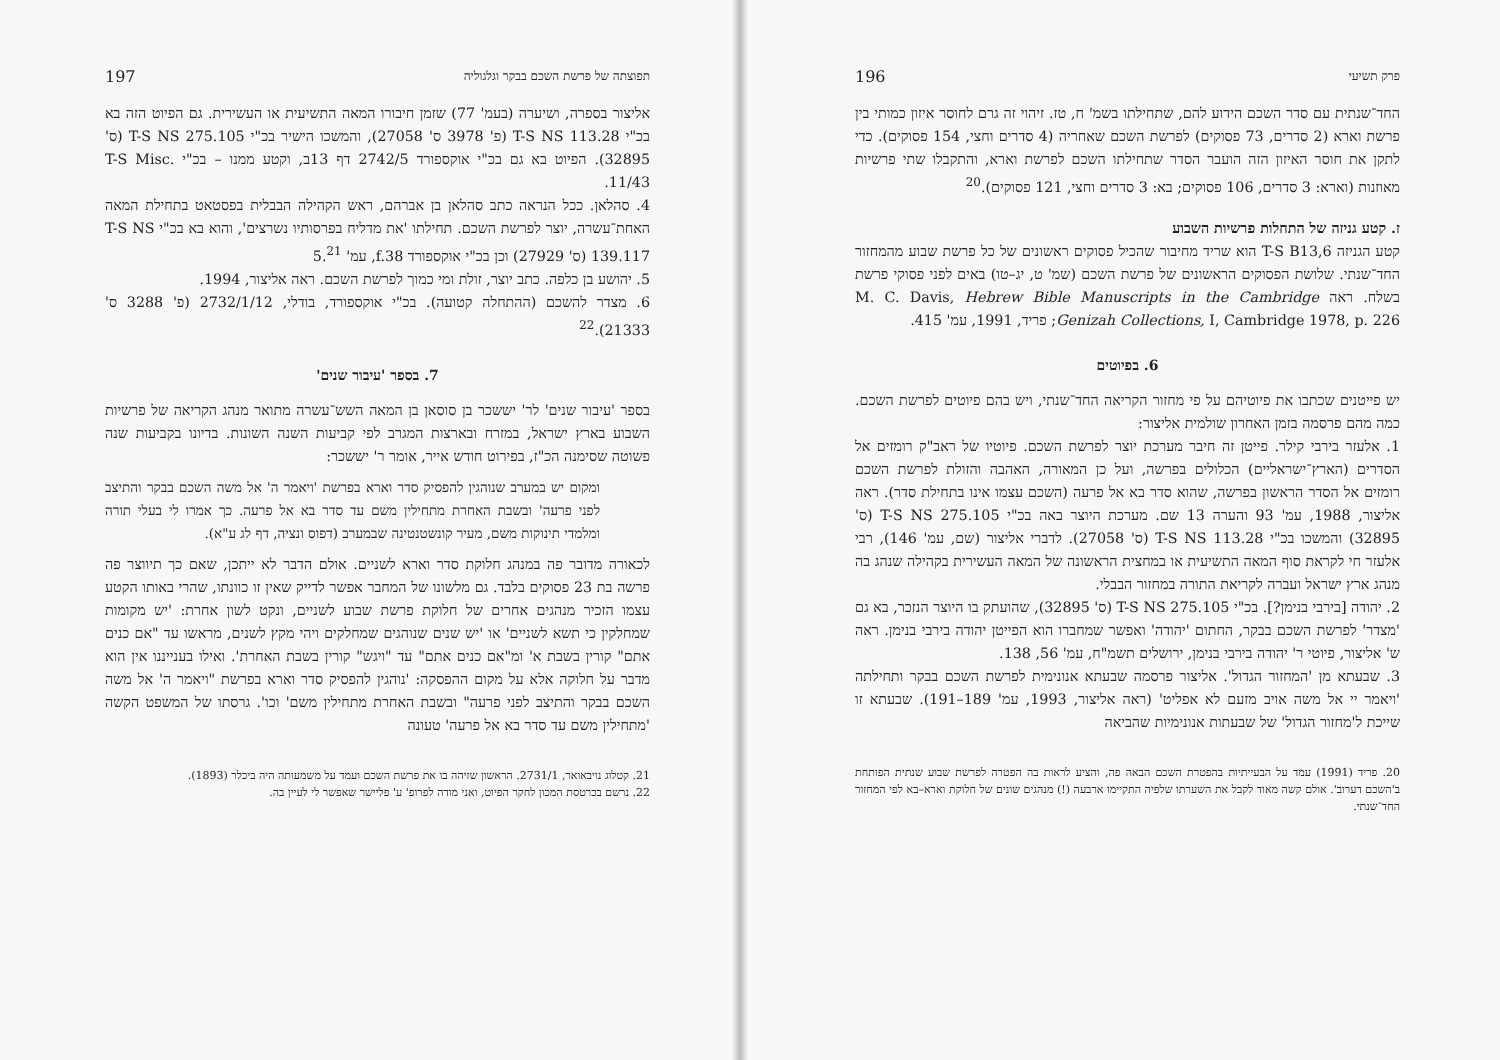תפוצתה של פרשת השכם בבקר וגלגוליה 197
אליצור בספרה, ושיערה (בעמ' 77) שזמן חיבורו המאה התשיעית או העשירית. גם הפיוט הזה בא בכ"י T-S NS 113.28 (פ' 3978 ס' 27058), והמשכו הישיר בכ"י T-S NS 275.105 (ס' 32895). הפיוט בא גם בכ"י אוקספורד 2742/5 דף 13ב, וקטע ממנו – בכ"י T-S Misc. 11/43.
4. סהלאן. ככל הנראה כתב סהלאן בן אברהם, ראש הקהילה הבבלית בפסטאט בתחילת המאה האחת־עשרה, יוצר לפרשת השכם. תחילתו 'את מדליח בפרסותיו נשרצים', והוא בא בכ"י T-S NS 139.117 (ס' 27929) וכן בכ"י אוקספורד f.38, עמ' 5.<sup>21</sup>
5. יהושע בן כלפה. כתב יוצר, זולת ומי כמוך לפרשת השכם. ראה אליצור, 1994.
6. מצדר להשכם (ההתחלה קטועה). בכ"י אוקספורד, בודלי, 2732/1/12 (פ' 3288 ס' 21333).<sup>22</sup>
7. בספר 'עיבור שנים'
בספר 'עיבור שנים' לר' יששכר בן סוסאן בן המאה השש־עשרה מתואר מנהג הקריאה של פרשיות השבוע בארץ ישראל, במזרח ובארצות המגרב לפי קביעות השנה השונות. בדיונו בקביעות שנה פשוטה שסימנה הכ"ז, בפירוט חודש אייר, אומר ר' יששכר:
ומקום יש במערב שנוהגין להפסיק סדר וארא בפרשת 'ויאמר ה' אל משה השכם בבקר והתיצב לפני פרעה' ובשבת האחרת מתחילין משם עד סדר בא אל פרעה. כך אמרו לי בעלי תורה ומלמדי תינוקות משם, מעיר קונשטנטינה שבמערב (דפוס ונציה, דף לג ע"א).
לכאורה מדובר פה במנהג חלוקת סדר וארא לשניים. אולם הדבר לא ייתכן, שאם כך תיווצר פה פרשה בת 23 פסוקים בלבד. גם מלשונו של המחבר אפשר לדייק שאין זו כוונתו, שהרי באותו הקטע עצמו הזכיר מנהגים אחרים של חלוקת פרשת שבוע לשניים, ונקט לשון אחרת: 'יש מקומות שמחלקין כי תשא לשניים' או 'יש שנים שנוהגים שמחלקים ויהי מקץ לשנים, מראשו עד "אם כנים אתם" קורין בשבת א' ומ"אם כנים אתם" עד "ויגש" קורין בשבת האחרת'. ואילו בענייננו אין הוא מדבר על חלוקה אלא על מקום ההפסקה: 'נוהגין להפסיק סדר וארא בפרשת "ויאמר ה' אל משה השכם בבקר והתיצב לפני פרעה" ובשבת האחרת מתחילין משם' וכו'. גרסתו של המשפט הקשה 'מתחילין משם עד סדר בא אל פרעה' טעונה
21. קטלוג נויבאואר, 2731/1. הראשון שזיהה בו את פרשת השכם ועמד על משמעותה היה ביכלר (1893).
22. נרשם בכרטסת המכון לחקר הפיוט, ואני מודה לפרופ' ע' פליישר שאפשר לי לעיין בה.
פרק תשיעי 196
החד־שנתית עם סדר השכם הידוע להם, שתחילתו בשמ' ח, טז. זיהוי זה גרם לחוסר איזון כמותי בין פרשת וארא (2 סדרים, 73 פסוקים) לפרשת השכם שאחריה (4 סדרים וחצי, 154 פסוקים). כדי לתקן את חוסר האיזון הזה הועבר הסדר שתחילתו השכם לפרשת וארא, והתקבלו שתי פרשיות מאוזנות (וארא: 3 סדרים, 106 פסוקים; בא: 3 סדרים וחצי, 121 פסוקים).<sup>20</sup>
ז. קטע גניזה של התחלות פרשיות השבוע
קטע הגניזה T-S B13,6 הוא שריד מחיבור שהכיל פסוקים ראשונים של כל פרשת שבוע מהמחזור החד־שנתי. שלושת הפסוקים הראשונים של פרשת השכם (שמ' ט, יג–טו) באים לפני פסוקי פרשת בשלח. ראה M. C. Davis, Hebrew Bible Manuscripts in the Cambridge Genizah Collections, I, Cambridge 1978, p. 226; פריד, 1991, עמ' 415.
6. בפיוטים
יש פייטנים שכתבו את פיוטיהם על פי מחזור הקריאה החד־שנתי, ויש בהם פיוטים לפרשת השכם. כמה מהם פרסמה בזמן האחרון שולמית אליצור:
1. אלעזר בירבי קילר. פייטן זה חיבר מערכת יוצר לפרשת השכם. פיוטיו של ראב"ק רומזים אל הסדרים (הארץ־ישראליים) הכלולים בפרשה, ועל כן המאורה, האהבה והזולת לפרשת השכם רומזים אל הסדר הראשון בפרשה, שהוא סדר בא אל פרעה (השכם עצמו אינו בתחילת סדר). ראה אליצור, 1988, עמ' 93 והערה 13 שם. מערכת היוצר באה בכ"י T-S NS 275.105 (ס' 32895) והמשכו בכ"י T-S NS 113.28 (ס' 27058). לדברי אליצור (שם, עמ' 146), רבי אלעזר חי לקראת סוף המאה התשיעית או במחצית הראשונה של המאה העשירית בקהילה שנהג בה מנהג ארץ ישראל ועברה לקריאת התורה במחזור הבבלי.
2. יהודה [בירבי בנימן?]. בכ"י T-S NS 275.105 (ס' 32895), שהועתק בו היוצר הנזכר, בא גם 'מצדר' לפרשת השכם בבקר, החתום 'יהודה' ואפשר שמחברו הוא הפייטן יהודה בירבי בנימן. ראה ש' אליצור, פיוטי ר' יהודה בירבי בנימן, ירושלים תשמ"ח, עמ' 56, 138.
3. שבעתא מן 'המחזור הגדול'. אליצור פרסמה שבעתא אנונימית לפרשת השכם בבקר ותחילתה 'ויאמר יי אל משה אויב מזעם לא אפליט' (ראה אליצור, 1993, עמ' 189–191). שבעתא זו שייכת ל'מחזור הגדול' של שבעתות אנונימיות שהביאה
20. פריד (1991) עמד על הבעייתיות בהפטרת השכם הבאה פה, והציע לראות בה הפטרה לפרשת שבוע שנתית הפותחת ב'השכם דערוב'. אולם קשה מאוד לקבל את השערתו שלפיה התקיימו ארבעה (!) מנהגים שונים של חלוקת וארא–בא לפי המחזור החד־שנתי.